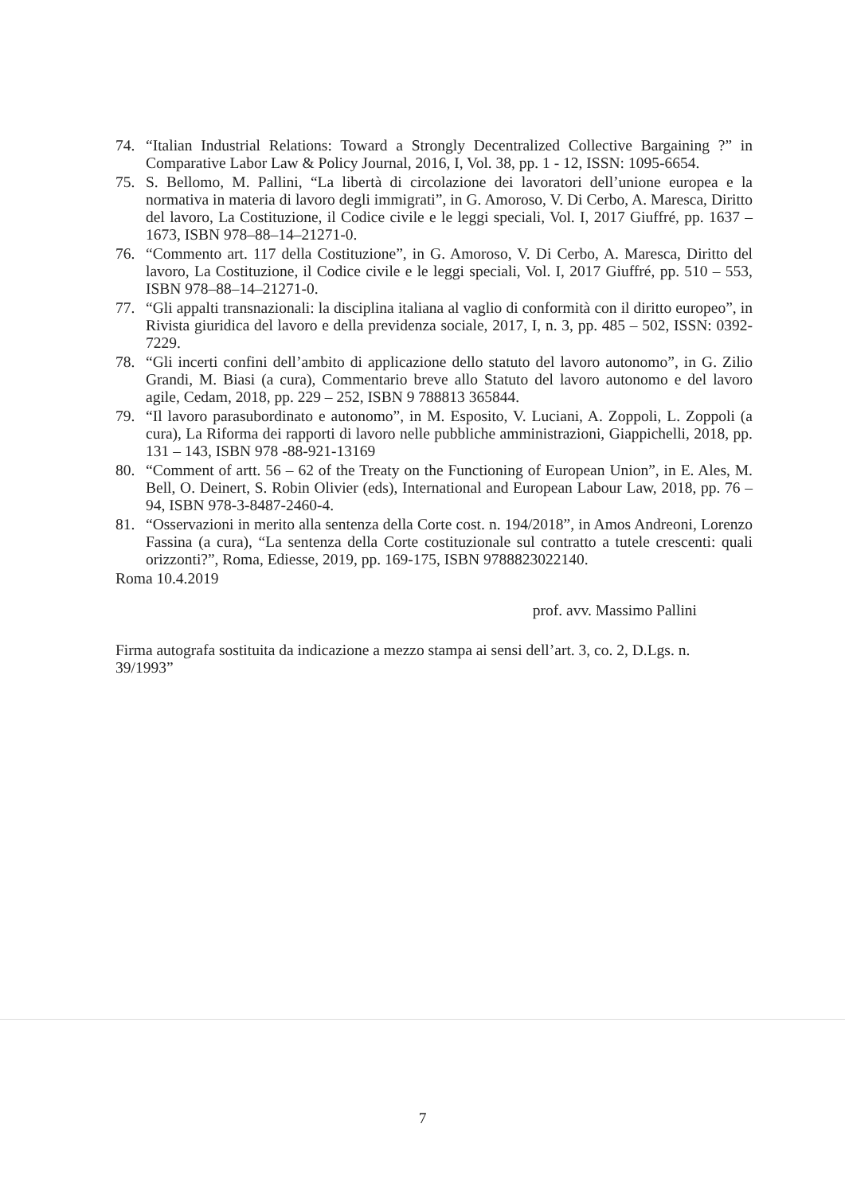74. “Italian Industrial Relations: Toward a Strongly Decentralized Collective Bargaining ?” in Comparative Labor Law & Policy Journal, 2016, I, Vol. 38, pp. 1 - 12, ISSN: 1095-6654.
75. S. Bellomo, M. Pallini, “La libertà di circolazione dei lavoratori dell’unione europea e la normativa in materia di lavoro degli immigrati”, in G. Amoroso, V. Di Cerbo, A. Maresca, Diritto del lavoro, La Costituzione, il Codice civile e le leggi speciali, Vol. I, 2017 Giuffré, pp. 1637 – 1673, ISBN 978–88–14–21271-0.
76. “Commento art. 117 della Costituzione”, in G. Amoroso, V. Di Cerbo, A. Maresca, Diritto del lavoro, La Costituzione, il Codice civile e le leggi speciali, Vol. I, 2017 Giuffré, pp. 510 – 553, ISBN 978–88–14–21271-0.
77. “Gli appalti transnazionali: la disciplina italiana al vaglio di conformità con il diritto europeo”, in Rivista giuridica del lavoro e della previdenza sociale, 2017, I, n. 3, pp. 485 – 502, ISSN: 0392-7229.
78. “Gli incerti confini dell’ambito di applicazione dello statuto del lavoro autonomo”, in G. Zilio Grandi, M. Biasi (a cura), Commentario breve allo Statuto del lavoro autonomo e del lavoro agile, Cedam, 2018, pp. 229 – 252, ISBN 9 788813 365844.
79. “Il lavoro parasubordinato e autonomo”, in M. Esposito, V. Luciani, A. Zoppoli, L. Zoppoli (a cura), La Riforma dei rapporti di lavoro nelle pubbliche amministrazioni, Giappichelli, 2018, pp. 131 – 143, ISBN 978 -88-921-13169
80. “Comment of artt. 56 – 62 of the Treaty on the Functioning of European Union”, in E. Ales, M. Bell, O. Deinert, S. Robin Olivier (eds), International and European Labour Law, 2018, pp. 76 – 94, ISBN 978-3-8487-2460-4.
81. “Osservazioni in merito alla sentenza della Corte cost. n. 194/2018”, in Amos Andreoni, Lorenzo Fassina (a cura), “La sentenza della Corte costituzionale sul contratto a tutele crescenti: quali orizzonti?”, Roma, Ediesse, 2019, pp. 169-175, ISBN 9788823022140.
Roma 10.4.2019
prof. avv. Massimo Pallini
Firma autografa sostituita da indicazione a mezzo stampa ai sensi dell’art. 3, co. 2, D.Lgs. n. 39/1993”
7